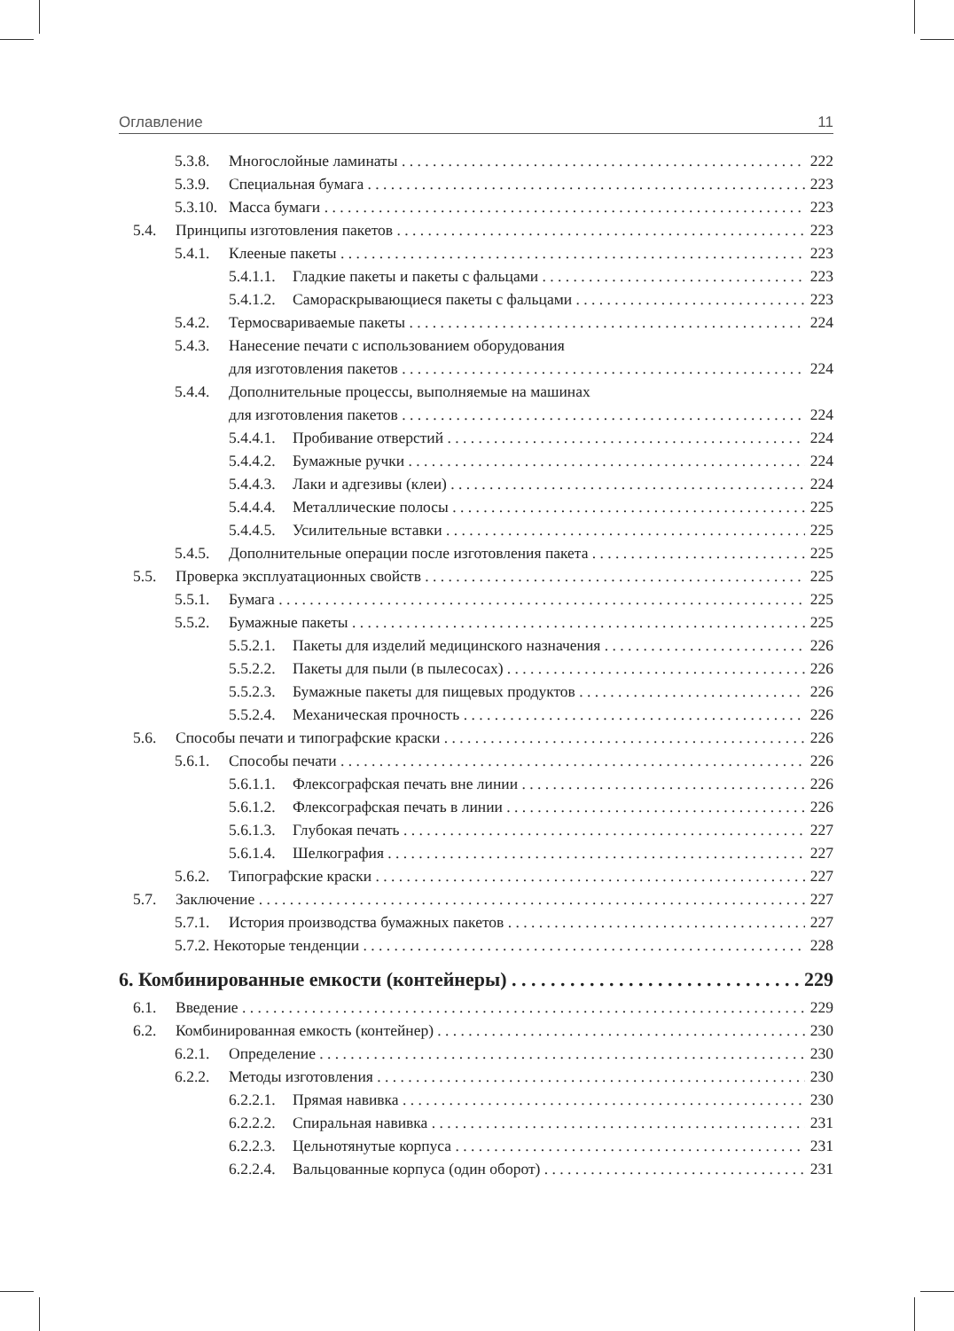Оглавление 11
5.3.8. Многослойные ламинаты 222
5.3.9. Специальная бумага 223
5.3.10. Масса бумаги 223
5.4. Принципы изготовления пакетов 223
5.4.1. Клееные пакеты 223
5.4.1.1. Гладкие пакеты и пакеты с фальцами 223
5.4.1.2. Самораскрывающиеся пакеты с фальцами 223
5.4.2. Термосвариваемые пакеты 224
5.4.3. Нанесение печати с использованием оборудования
для изготовления пакетов 224
5.4.4. Дополнительные процессы, выполняемые на машинах
для изготовления пакетов 224
5.4.4.1. Пробивание отверстий 224
5.4.4.2. Бумажные ручки 224
5.4.4.3. Лаки и адгезивы (клеи) 224
5.4.4.4. Металлические полосы 225
5.4.4.5. Усилительные вставки 225
5.4.5. Дополнительные операции после изготовления пакета 225
5.5. Проверка эксплуатационных свойств 225
5.5.1. Бумага 225
5.5.2. Бумажные пакеты 225
5.5.2.1. Пакеты для изделий медицинского назначения 226
5.5.2.2. Пакеты для пыли (в пылесосах) 226
5.5.2.3. Бумажные пакеты для пищевых продуктов 226
5.5.2.4. Механическая прочность 226
5.6. Способы печати и типографские краски 226
5.6.1. Способы печати 226
5.6.1.1. Флексографская печать вне линии 226
5.6.1.2. Флексографская печать в линии 226
5.6.1.3. Глубокая печать 227
5.6.1.4. Шелкография 227
5.6.2. Типографские краски 227
5.7. Заключение 227
5.7.1. История производства бумажных пакетов 227
5.7.2. Некоторые тенденции 228
6. Комбинированные емкости (контейнеры) 229
6.1. Введение 229
6.2. Комбинированная емкость (контейнер) 230
6.2.1. Определение 230
6.2.2. Методы изготовления 230
6.2.2.1. Прямая навивка 230
6.2.2.2. Спиральная навивка 231
6.2.2.3. Цельнотянутые корпуса 231
6.2.2.4. Вальцованные корпуса (один оборот) 231